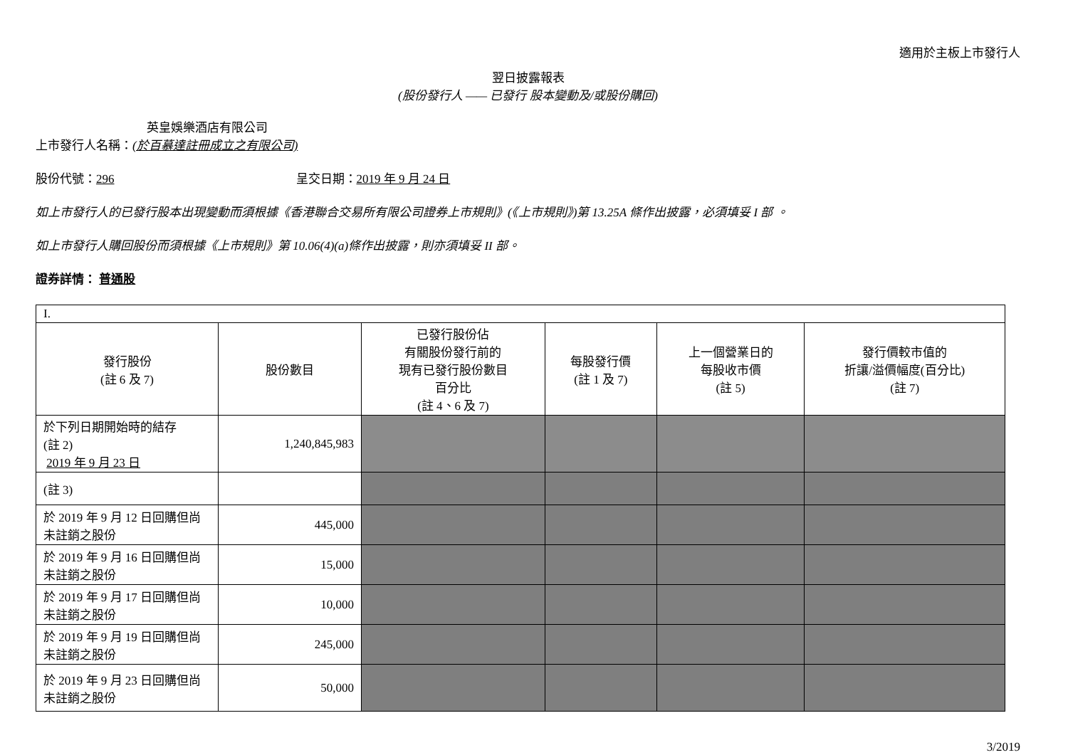適用於主板上市發行人
翌日披露報表
(股份發行人 —— 已發行 股本變動及/或股份購回)
英皇娛樂酒店有限公司
上市發行人名稱：(於百慕達註冊成立之有限公司)
股份代號：296 呈交日期：2019 年 9 月 24 日
如上市發行人的已發行股本出現變動而須根據《香港聯合交易所有限公司證券上市規則》(《上市規則》)第 13.25A 條作出披露，必須填妥 I 部 。
如上市發行人購回股份而須根據《上市規則》第 10.06(4)(a)條作出披露，則亦須填妥 II 部。
證券詳情： 普通股
| I. | | | | | |
| 發行股份 (註 6 及 7) | 股份數目 | 已發行股份佔 有關股份發行前的 現有已發行股份數目 百分比 (註 4、6 及 7) | 每股發行價 (註 1 及 7) | 上一個營業日的 每股收市價 (註 5) | 發行價較市值的 折讓/溢價幅度(百分比) (註 7) |
| 於下列日期開始時的結存 (註 2) 2019 年 9 月 23 日 | 1,240,845,983 | | | | |
| (註 3) | | | | | |
| 於 2019 年 9 月 12 日回購但尚未註銷之股份 | 445,000 | | | | |
| 於 2019 年 9 月 16 日回購但尚未註銷之股份 | 15,000 | | | | |
| 於 2019 年 9 月 17 日回購但尚未註銷之股份 | 10,000 | | | | |
| 於 2019 年 9 月 19 日回購但尚未註銷之股份 | 245,000 | | | | |
| 於 2019 年 9 月 23 日回購但尚未註銷之股份 | 50,000 | | | | |
3/2019